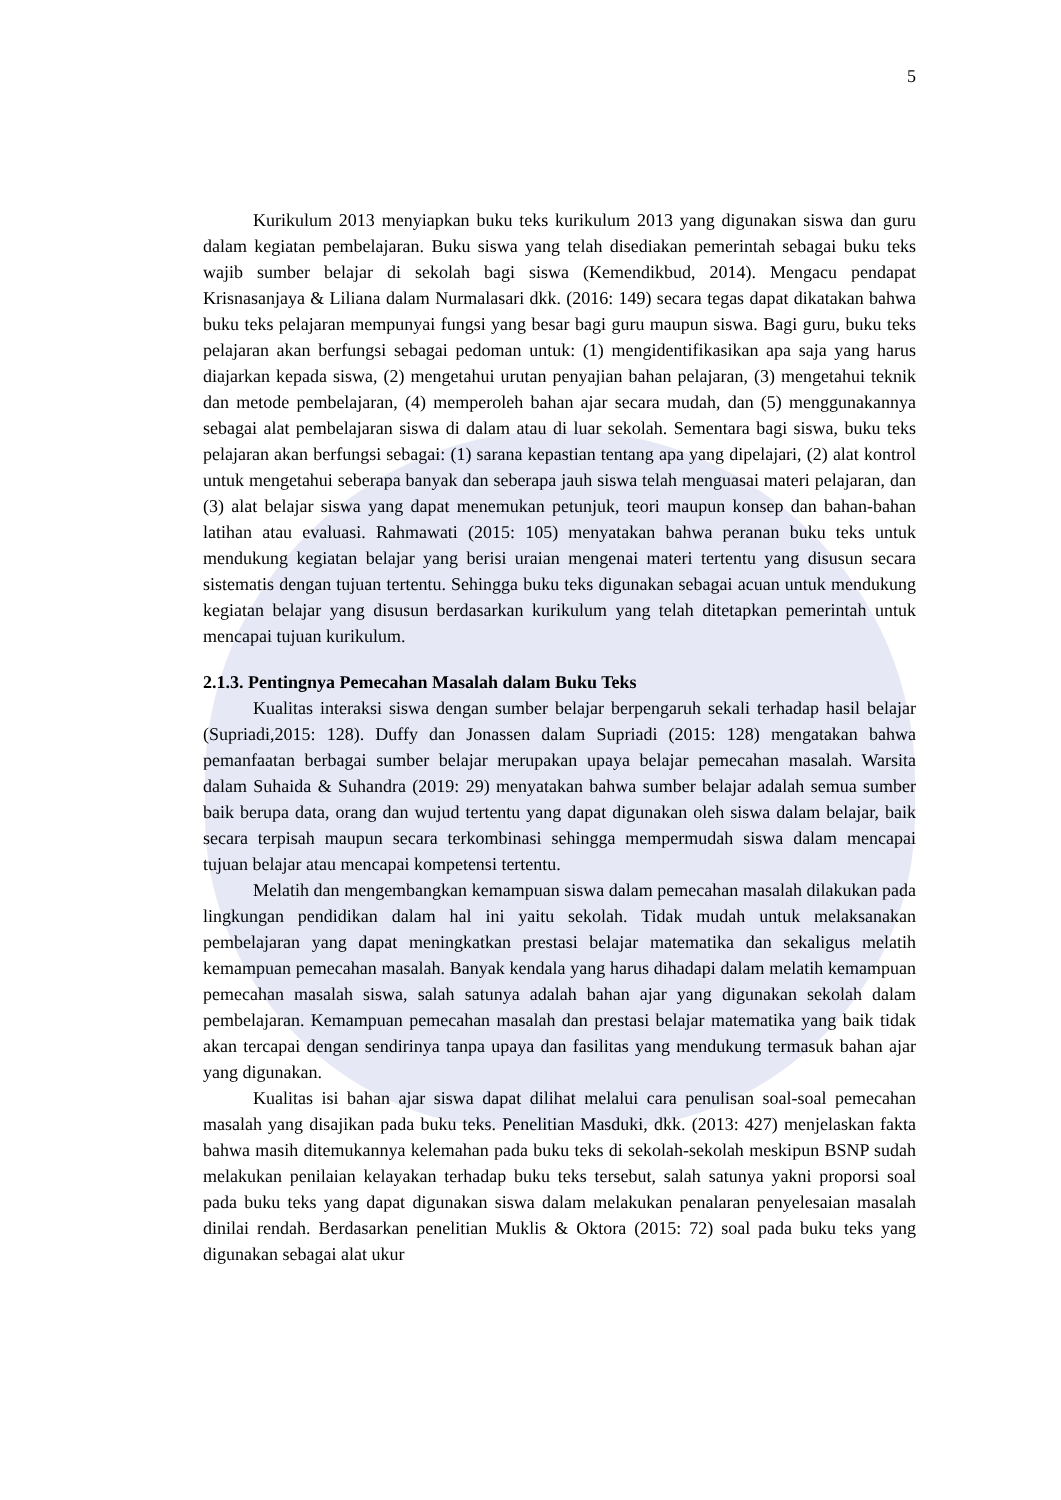5
Kurikulum 2013 menyiapkan buku teks kurikulum 2013 yang digunakan siswa dan guru dalam kegiatan pembelajaran. Buku siswa yang telah disediakan pemerintah sebagai buku teks wajib sumber belajar di sekolah bagi siswa (Kemendikbud, 2014). Mengacu pendapat Krisnasanjaya & Liliana dalam Nurmalasari dkk. (2016: 149) secara tegas dapat dikatakan bahwa buku teks pelajaran mempunyai fungsi yang besar bagi guru maupun siswa. Bagi guru, buku teks pelajaran akan berfungsi sebagai pedoman untuk: (1) mengidentifikasikan apa saja yang harus diajarkan kepada siswa, (2) mengetahui urutan penyajian bahan pelajaran, (3) mengetahui teknik dan metode pembelajaran, (4) memperoleh bahan ajar secara mudah, dan (5) menggunakannya sebagai alat pembelajaran siswa di dalam atau di luar sekolah. Sementara bagi siswa, buku teks pelajaran akan berfungsi sebagai: (1) sarana kepastian tentang apa yang dipelajari, (2) alat kontrol untuk mengetahui seberapa banyak dan seberapa jauh siswa telah menguasai materi pelajaran, dan (3) alat belajar siswa yang dapat menemukan petunjuk, teori maupun konsep dan bahan-bahan latihan atau evaluasi. Rahmawati (2015: 105) menyatakan bahwa peranan buku teks untuk mendukung kegiatan belajar yang berisi uraian mengenai materi tertentu yang disusun secara sistematis dengan tujuan tertentu. Sehingga buku teks digunakan sebagai acuan untuk mendukung kegiatan belajar yang disusun berdasarkan kurikulum yang telah ditetapkan pemerintah untuk mencapai tujuan kurikulum.
2.1.3. Pentingnya Pemecahan Masalah dalam Buku Teks
Kualitas interaksi siswa dengan sumber belajar berpengaruh sekali terhadap hasil belajar (Supriadi,2015: 128). Duffy dan Jonassen dalam Supriadi (2015: 128) mengatakan bahwa pemanfaatan berbagai sumber belajar merupakan upaya belajar pemecahan masalah. Warsita dalam Suhaida & Suhandra (2019: 29) menyatakan bahwa sumber belajar adalah semua sumber baik berupa data, orang dan wujud tertentu yang dapat digunakan oleh siswa dalam belajar, baik secara terpisah maupun secara terkombinasi sehingga mempermudah siswa dalam mencapai tujuan belajar atau mencapai kompetensi tertentu.
Melatih dan mengembangkan kemampuan siswa dalam pemecahan masalah dilakukan pada lingkungan pendidikan dalam hal ini yaitu sekolah. Tidak mudah untuk melaksanakan pembelajaran yang dapat meningkatkan prestasi belajar matematika dan sekaligus melatih kemampuan pemecahan masalah. Banyak kendala yang harus dihadapi dalam melatih kemampuan pemecahan masalah siswa, salah satunya adalah bahan ajar yang digunakan sekolah dalam pembelajaran. Kemampuan pemecahan masalah dan prestasi belajar matematika yang baik tidak akan tercapai dengan sendirinya tanpa upaya dan fasilitas yang mendukung termasuk bahan ajar yang digunakan.
Kualitas isi bahan ajar siswa dapat dilihat melalui cara penulisan soal-soal pemecahan masalah yang disajikan pada buku teks. Penelitian Masduki, dkk. (2013: 427) menjelaskan fakta bahwa masih ditemukannya kelemahan pada buku teks di sekolah-sekolah meskipun BSNP sudah melakukan penilaian kelayakan terhadap buku teks tersebut, salah satunya yakni proporsi soal pada buku teks yang dapat digunakan siswa dalam melakukan penalaran penyelesaian masalah dinilai rendah. Berdasarkan penelitian Muklis & Oktora (2015: 72) soal pada buku teks yang digunakan sebagai alat ukur